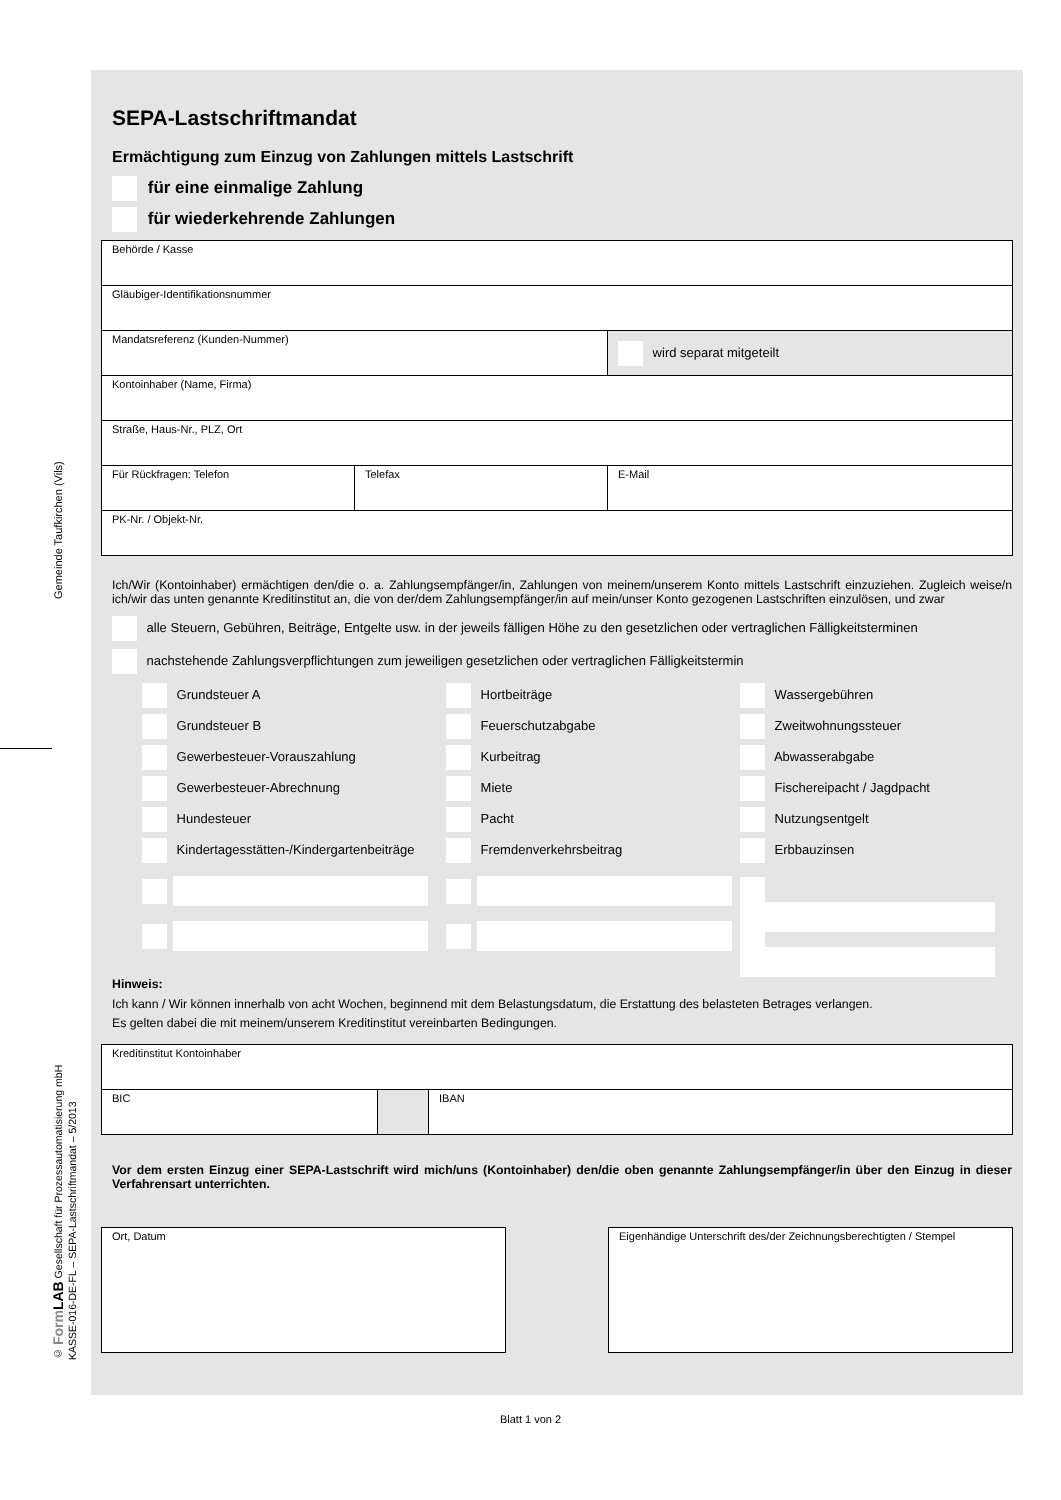Gemeinde Taufkirchen (Vils)
© Form LAB Gesellschaft für Prozessautomatisierung mbH
KASSE-016-DE-FL – SEPA-Lastschriftmandat – 5/2013
SEPA-Lastschriftmandat
Ermächtigung zum Einzug von Zahlungen mittels Lastschrift
für eine einmalige Zahlung
für wiederkehrende Zahlungen
| Behörde / Kasse | | |
| Gläubiger-Identifikationsnummer | | |
| Mandatsreferenz (Kunden-Nummer) | | wird separat mitgeteilt |
| Kontoinhaber (Name, Firma) | | |
| Straße, Haus-Nr., PLZ, Ort | | |
| Für Rückfragen: Telefon | Telefax | E-Mail |
| PK-Nr. / Objekt-Nr. | | |
Ich/Wir (Kontoinhaber) ermächtigen den/die o. a. Zahlungsempfänger/in, Zahlungen von meinem/unserem Konto mittels Lastschrift einzuziehen. Zugleich weise/n ich/wir das unten genannte Kreditinstitut an, die von der/dem Zahlungsempfänger/in auf mein/unser Konto gezogenen Lastschriften einzulösen, und zwar
alle Steuern, Gebühren, Beiträge, Entgelte usw. in der jeweils fälligen Höhe zu den gesetzlichen oder vertraglichen Fälligkeitsterminen
nachstehende Zahlungsverpflichtungen zum jeweiligen gesetzlichen oder vertraglichen Fälligkeitstermin
Grundsteuer A
Hortbeiträge
Wassergebühren
Grundsteuer B
Feuerschutzabgabe
Zweitwohnungssteuer
Gewerbesteuer-Vorauszahlung
Kurbeitrag
Abwasserabgabe
Gewerbesteuer-Abrechnung
Miete
Fischereipacht / Jagdpacht
Hundesteuer
Pacht
Nutzungsentgelt
Kindertagesstätten-/Kindergartenbeiträge
Fremdenverkehrsbeitrag
Erbbauzinsen
Hinweis:
Ich kann / Wir können innerhalb von acht Wochen, beginnend mit dem Belastungsdatum, die Erstattung des belasteten Betrages verlangen.
Es gelten dabei die mit meinem/unserem Kreditinstitut vereinbarten Bedingungen.
| Kreditinstitut Kontoinhaber | | |
| BIC | | IBAN |
Vor dem ersten Einzug einer SEPA-Lastschrift wird mich/uns (Kontoinhaber) den/die oben genannte Zahlungsempfänger/in über den Einzug in dieser Verfahrensart unterrichten.
Ort, Datum Eigenhändige Unterschrift des/der Zeichnungsberechtigten / Stempel
Blatt 1 von 2